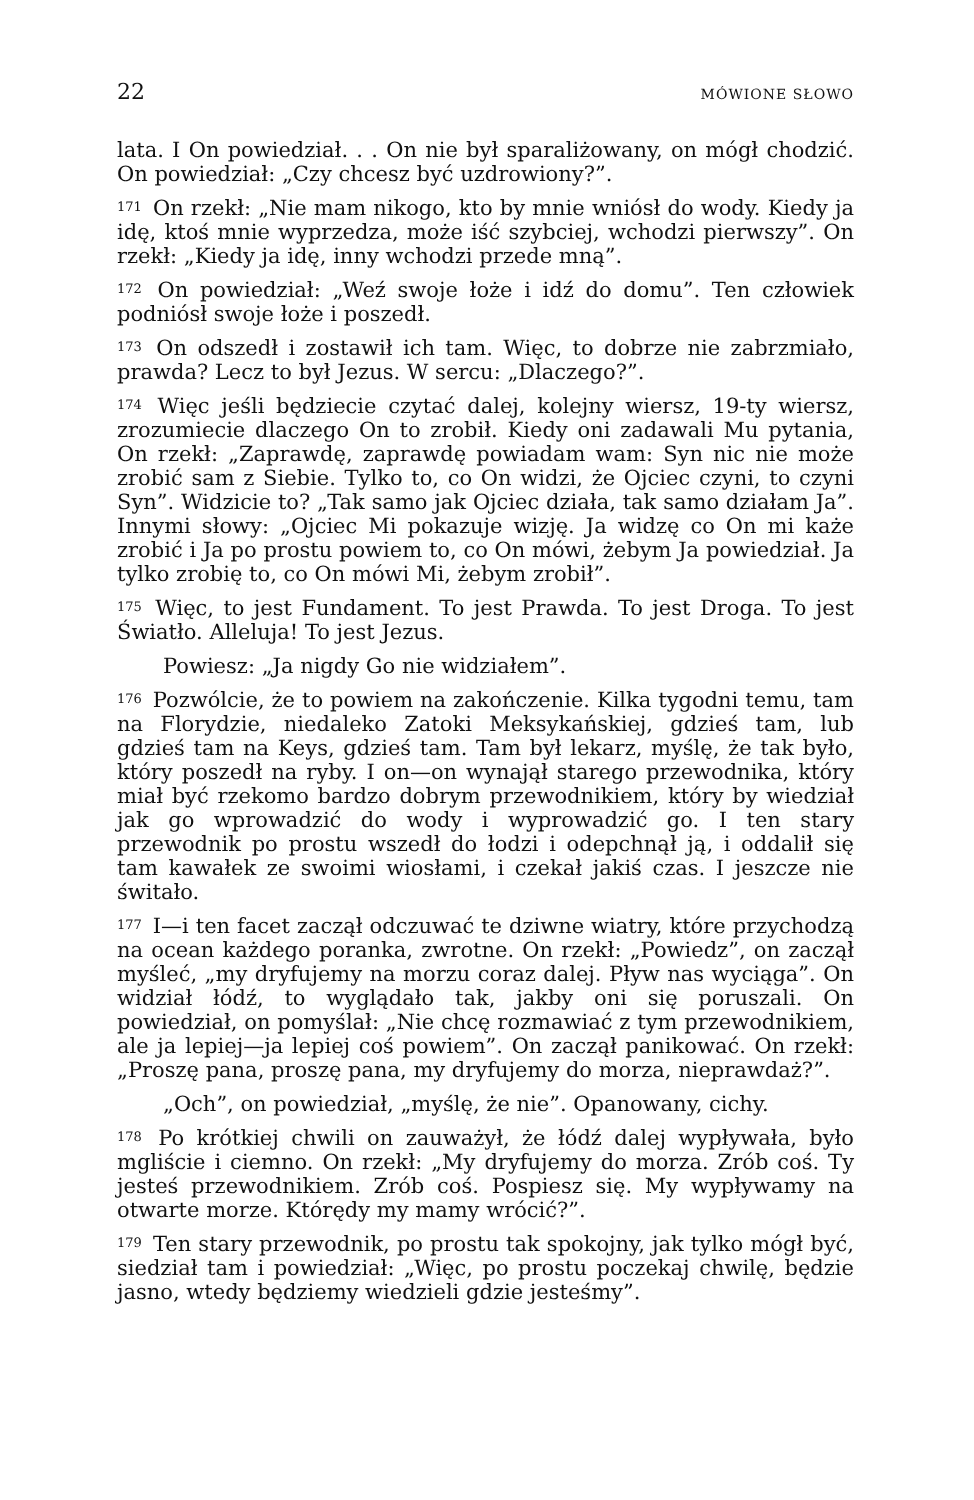22 MÓWIONE SŁOWO
lata. I On powiedział. . . On nie był sparaliżowany, on mógł chodzić. On powiedział: „Czy chcesz być uzdrowiony?”.
<sup>171</sup> On rzekł: „Nie mam nikogo, kto by mnie wniósł do wody. Kiedy ja idę, ktoś mnie wyprzedza, może iść szybciej, wchodzi pierwszy”. On rzekł: „Kiedy ja idę, inny wchodzi przede mną”.
<sup>172</sup> On powiedział: „Weź swoje łoże i idź do domu”. Ten człowiek podniósł swoje łoże i poszedł.
<sup>173</sup> On odszedł i zostawił ich tam. Więc, to dobrze nie zabrzmiało, prawda? Lecz to był Jezus. W sercu: „Dlaczego?”.
<sup>174</sup> Więc jeśli będziecie czytać dalej, kolejny wiersz, 19-ty wiersz, zrozumiecie dlaczego On to zrobił. Kiedy oni zadawali Mu pytania, On rzekł: „Zaprawdę, zaprawdę powiadam wam: Syn nic nie może zrobić sam z Siebie. Tylko to, co On widzi, że Ojciec czyni, to czyni Syn”. Widzicie to? „Tak samo jak Ojciec działa, tak samo działam Ja”. Innymi słowy: „Ojciec Mi pokazuje wizję. Ja widzę co On mi każe zrobić i Ja po prostu powiem to, co On mówi, żebym Ja powiedział. Ja tylko zrobię to, co On mówi Mi, żebym zrobił”.
<sup>175</sup> Więc, to jest Fundament. To jest Prawda. To jest Droga. To jest Światło. Alleluja! To jest Jezus.
Powiesz: „Ja nigdy Go nie widziałem”.
<sup>176</sup> Pozwólcie, że to powiem na zakończenie. Kilka tygodni temu, tam na Florydzie, niedaleko Zatoki Meksykańskiej, gdzieś tam, lub gdzieś tam na Keys, gdzieś tam. Tam był lekarz, myślę, że tak było, który poszedł na ryby. I on—on wynajął starego przewodnika, który miał być rzekomo bardzo dobrym przewodnikiem, który by wiedział jak go wprowadzić do wody i wyprowadzić go. I ten stary przewodnik po prostu wszedł do łodzi i odepchnął ją, i oddalił się tam kawałek ze swoimi wiosłami, i czekał jakiś czas. I jeszcze nie świtało.
<sup>177</sup> I—i ten facet zaczął odczuwać te dziwne wiatry, które przychodzą na ocean każdego poranka, zwrotne. On rzekł: „Powiedz”, on zaczął myśleć, „my dryfujemy na morzu coraz dalej. Pływ nas wyciąga”. On widział łódź, to wyglądało tak, jakby oni się poruszali. On powiedział, on pomyślał: „Nie chcę rozmawiać z tym przewodnikiem, ale ja lepiej—ja lepiej coś powiem”. On zaczął panikować. On rzekł: „Proszę pana, proszę pana, my dryfujemy do morza, nieprawdaż?”.
„Och”, on powiedział, „myślę, że nie”. Opanowany, cichy.
<sup>178</sup> Po krótkiej chwili on zauważył, że łódź dalej wypływała, było mgliście i ciemno. On rzekł: „My dryfujemy do morza. Zrób coś. Ty jesteś przewodnikiem. Zrób coś. Pospiesz się. My wypływamy na otwarte morze. Którędy my mamy wrócić?”.
<sup>179</sup> Ten stary przewodnik, po prostu tak spokojny, jak tylko mógł być, siedział tam i powiedział: „Więc, po prostu poczekaj chwilę, będzie jasno, wtedy będziemy wiedzieli gdzie jesteśmy”.